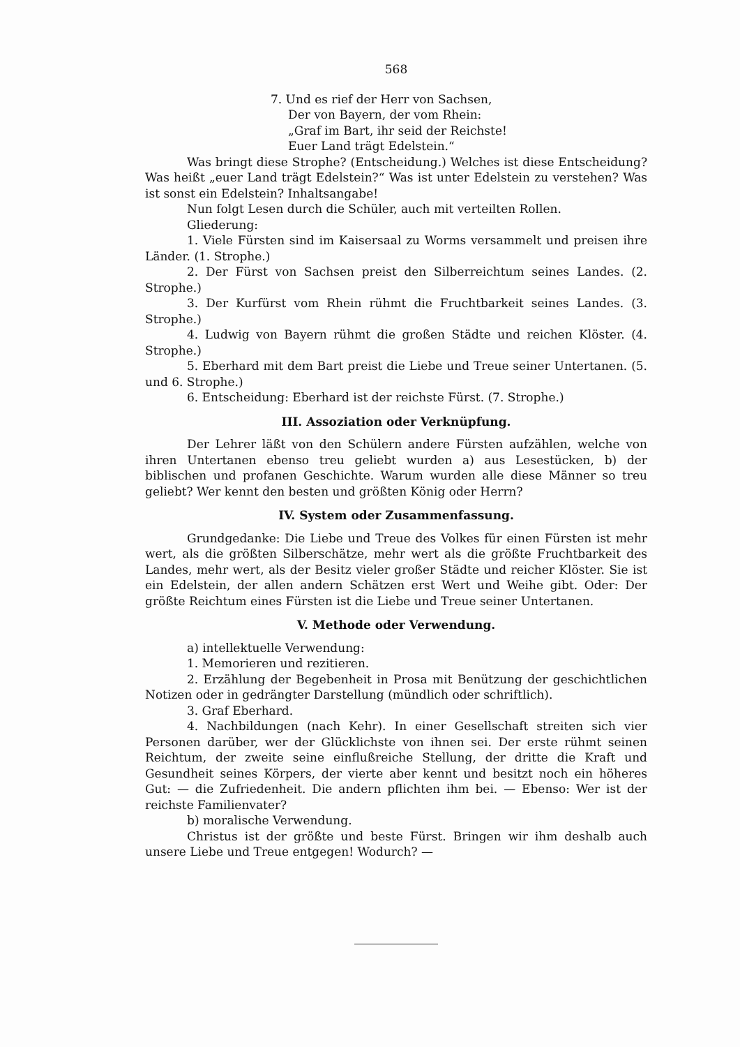568
7. Und es rief der Herr von Sachsen,
Der von Bayern, der vom Rhein:
„Graf im Bart, ihr seid der Reichste!
Euer Land trägt Edelstein.“
Was bringt diese Strophe? (Entscheidung.) Welches ist diese Entscheidung? Was heißt „euer Land trägt Edelstein?“ Was ist unter Edelstein zu verstehen? Was ist sonst ein Edelstein? Inhaltsangabe!
Nun folgt Lesen durch die Schüler, auch mit verteilten Rollen.
Gliederung:
1. Viele Fürsten sind im Kaisersaal zu Worms versammelt und preisen ihre Länder. (1. Strophe.)
2. Der Fürst von Sachsen preist den Silberreichtum seines Landes. (2. Strophe.)
3. Der Kurfürst vom Rhein rühmt die Fruchtbarkeit seines Landes. (3. Strophe.)
4. Ludwig von Bayern rühmt die großen Städte und reichen Klöster. (4. Strophe.)
5. Eberhard mit dem Bart preist die Liebe und Treue seiner Untertanen. (5. und 6. Strophe.)
6. Entscheidung: Eberhard ist der reichste Fürst. (7. Strophe.)
III. Assoziation oder Verknüpfung.
Der Lehrer läßt von den Schülern andere Fürsten aufzählen, welche von ihren Untertanen ebenso treu geliebt wurden a) aus Lesestücken, b) der biblischen und profanen Geschichte. Warum wurden alle diese Männer so treu geliebt? Wer kennt den besten und größten König oder Herrn?
IV. System oder Zusammenfassung.
Grundgedanke: Die Liebe und Treue des Volkes für einen Fürsten ist mehr wert, als die größten Silberschätze, mehr wert als die größte Fruchtbarkeit des Landes, mehr wert, als der Besitz vieler großer Städte und reicher Klöster. Sie ist ein Edelstein, der allen andern Schätzen erst Wert und Weihe gibt. Oder: Der größte Reichtum eines Fürsten ist die Liebe und Treue seiner Untertanen.
V. Methode oder Verwendung.
a) intellektuelle Verwendung:
1. Memorieren und rezitieren.
2. Erzählung der Begebenheit in Prosa mit Benützung der geschichtlichen Notizen oder in gedrängter Darstellung (mündlich oder schriftlich).
3. Graf Eberhard.
4. Nachbildungen (nach Kehr). In einer Gesellschaft streiten sich vier Personen darüber, wer der Glücklichste von ihnen sei. Der erste rühmt seinen Reichtum, der zweite seine einflußreiche Stellung, der dritte die Kraft und Gesundheit seines Körpers, der vierte aber kennt und besitzt noch ein höheres Gut: — die Zufriedenheit. Die andern pflichten ihm bei. — Ebenso: Wer ist der reichste Familienvater?
b) moralische Verwendung.
Christus ist der größte und beste Fürst. Bringen wir ihm deshalb auch unsere Liebe und Treue entgegen! Wodurch? —